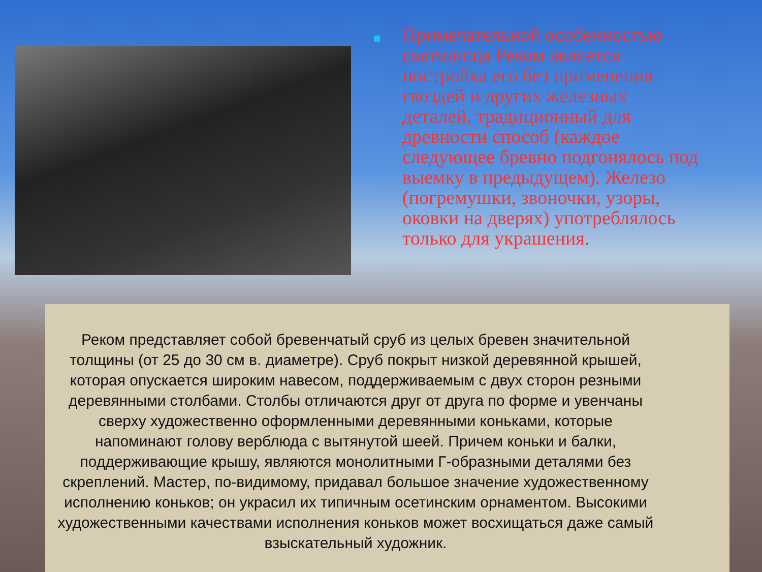Примечательной особенностью святилища Реком является постройка его без применения гвоздей и других железных деталей, традиционный для древности способ (каждое следующее бревно подгонялось под выемку в предыдущем). Железо (погремушки, звоночки, узоры, оковки на дверях) употреблялось только для украшения.
Реком представляет собой бревенчатый сруб из целых бревен значительной толщины (от 25 до 30 см в. диаметре). Сруб покрыт низкой деревянной крышей, которая опускается широким навесом, поддерживаемым с двух сторон резными деревянными столбами. Столбы отличаются друг от друга по форме и увенчаны сверху художественно оформленными деревянными коньками, которые напоминают голову верблюда с вытянутой шеей. Причем коньки и балки, поддерживающие крышу, являются монолитными Г-образными деталями без скреплений. Мастер, по-видимому, придавал большое значение художественному исполнению коньков; он украсил их типичным осетинским орнаментом. Высокими художественными качествами исполнения коньков может восхищаться даже самый взыскательный художник.